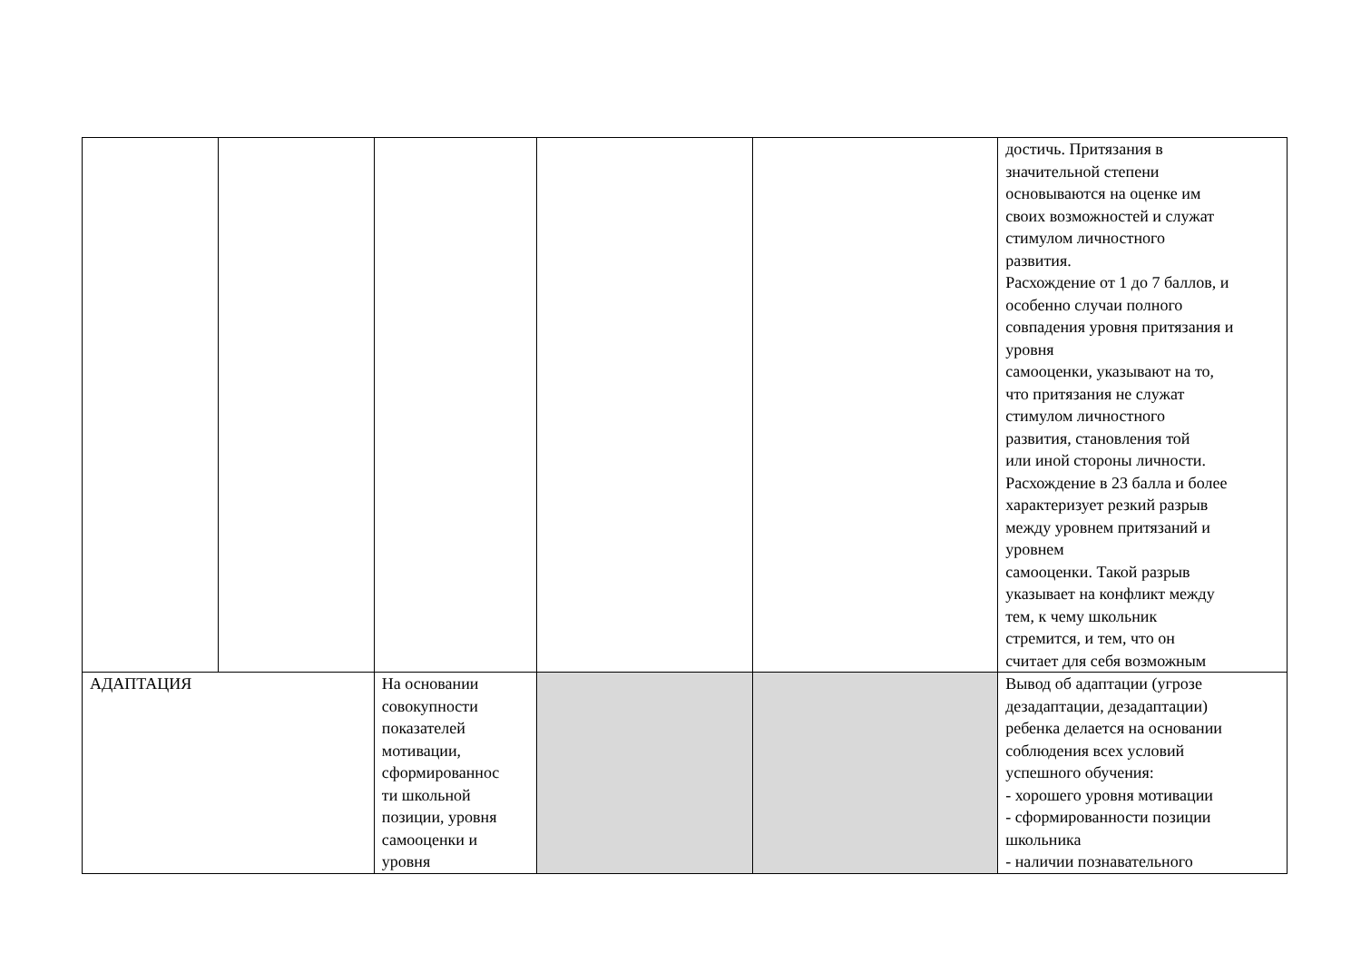| | | | | | достичь. Притязания в значительной степени основываются на оценке им своих возможностей и служат стимулом личностного развития. Расхождение от 1 до 7 баллов, и особенно случаи полного совпадения уровня притязания и уровня самооценки, указывают на то, что притязания не служат стимулом личностного развития, становления той или иной стороны личности. Расхождение в 23 балла и более характеризует резкий разрыв между уровнем притязаний и уровнем самооценки. Такой разрыв указывает на конфликт между тем, к чему школьник стремится, и тем, что он считает для себя возможным |
| АДАПТАЦИЯ | | На основании совокупности показателей мотивации, сформированнос ти школьной позиции, уровня самооценки и уровня | | | Вывод об адаптации (угрозе дезадаптации, дезадаптации) ребенка делается на основании соблюдения всех условий успешного обучения: - хорошего уровня мотивации - сформированности позиции школьника - наличии познавательного |